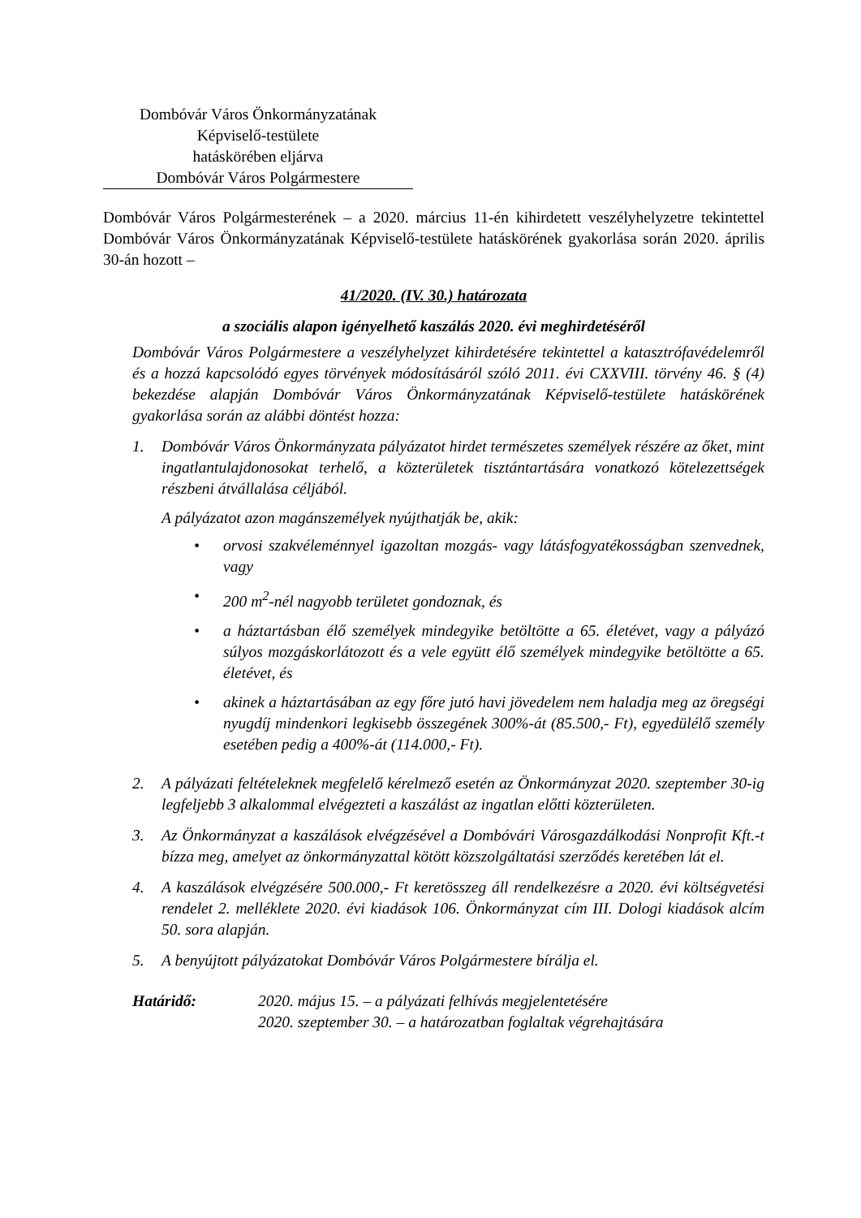Dombóvár Város Önkormányzatának
Képviselő-testülete
hatáskörében eljárva
Dombóvár Város Polgármestere
Dombóvár Város Polgármesterének – a 2020. március 11-én kihirdetett veszélyhelyzetre tekintettel Dombóvár Város Önkormányzatának Képviselő-testülete hatáskörének gyakorlása során 2020. április 30-án hozott –
41/2020. (IV. 30.) határozata
a szociális alapon igényelhető kaszálás 2020. évi meghirdetéséről
Dombóvár Város Polgármestere a veszélyhelyzet kihirdetésére tekintettel a katasztrófavédelemről és a hozzá kapcsolódó egyes törvények módosításáról szóló 2011. évi CXXVIII. törvény 46. § (4) bekezdése alapján Dombóvár Város Önkormányzatának Képviselő-testülete hatáskörének gyakorlása során az alábbi döntést hozza:
1. Dombóvár Város Önkormányzata pályázatot hirdet természetes személyek részére az őket, mint ingatlantulajdonosokat terhelő, a közterületek tisztántartására vonatkozó kötelezettségek részbeni átvállalása céljából.
A pályázatot azon magánszemélyek nyújthatják be, akik:
• orvosi szakvéleménnyel igazoltan mozgás- vagy látásfogyatékosságban szenvednek, vagy
• 200 m<sup>2</sup>-nél nagyobb területet gondoznak, és
• a háztartásban élő személyek mindegyike betöltötte a 65. életévet, vagy a pályázó súlyos mozgáskorlátozott és a vele együtt élő személyek mindegyike betöltötte a 65. életévet, és
• akinek a háztartásában az egy főre jutó havi jövedelem nem haladja meg az öregségi nyugdíj mindenkori legkisebb összegének 300%-át (85.500,- Ft), egyedülélő személy esetében pedig a 400%-át (114.000,- Ft).
2. A pályázati feltételeknek megfelelő kérelmező esetén az Önkormányzat 2020. szeptember 30-ig legfeljebb 3 alkalommal elvégezteti a kaszálást az ingatlan előtti közterületen.
3. Az Önkormányzat a kaszálások elvégzésével a Dombóvári Városgazdálkodási Nonprofit Kft.-t bízza meg, amelyet az önkormányzattal kötött közszolgáltatási szerződés keretében lát el.
4. A kaszálások elvégzésére 500.000,- Ft keretösszeg áll rendelkezésre a 2020. évi költségvetési rendelet 2. melléklete 2020. évi kiadások 106. Önkormányzat cím III. Dologi kiadások alcím 50. sora alapján.
5. A benyújtott pályázatokat Dombóvár Város Polgármestere bírálja el.
Határidő: 2020. május 15. – a pályázati felhívás megjelentetésére
2020. szeptember 30. – a határozatban foglaltak végrehajtására